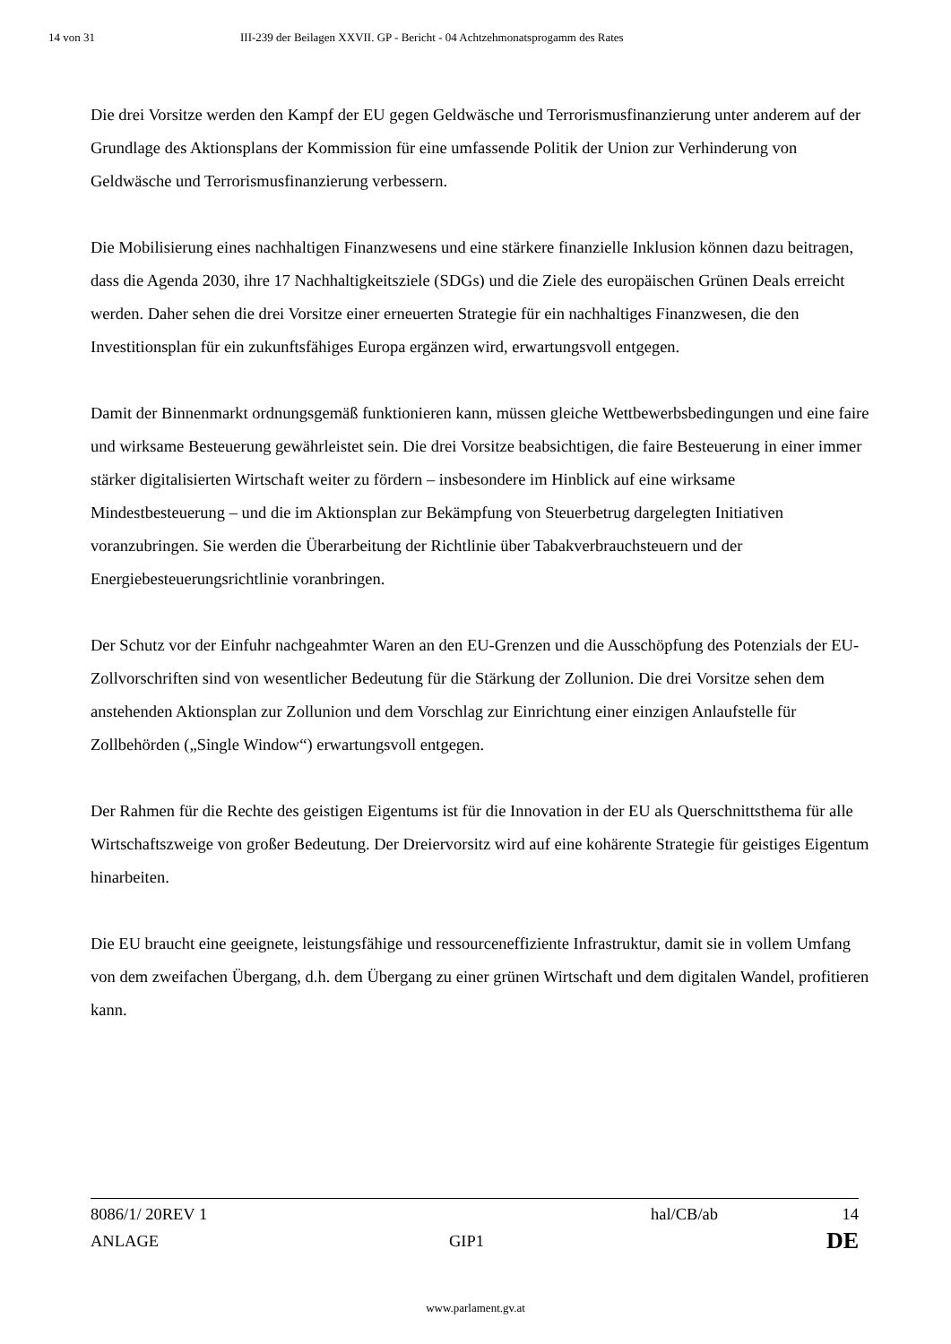14 von 31 III-239 der Beilagen XXVII. GP - Bericht - 04 Achtzehmonatsprogamm des Rates
Die drei Vorsitze werden den Kampf der EU gegen Geldwäsche und Terrorismusfinanzierung unter anderem auf der Grundlage des Aktionsplans der Kommission für eine umfassende Politik der Union zur Verhinderung von Geldwäsche und Terrorismusfinanzierung verbessern.
Die Mobilisierung eines nachhaltigen Finanzwesens und eine stärkere finanzielle Inklusion können dazu beitragen, dass die Agenda 2030, ihre 17 Nachhaltigkeitsziele (SDGs) und die Ziele des europäischen Grünen Deals erreicht werden. Daher sehen die drei Vorsitze einer erneuerten Strategie für ein nachhaltiges Finanzwesen, die den Investitionsplan für ein zukunftsfähiges Europa ergänzen wird, erwartungsvoll entgegen.
Damit der Binnenmarkt ordnungsgemäß funktionieren kann, müssen gleiche Wettbewerbsbedingungen und eine faire und wirksame Besteuerung gewährleistet sein. Die drei Vorsitze beabsichtigen, die faire Besteuerung in einer immer stärker digitalisierten Wirtschaft weiter zu fördern – insbesondere im Hinblick auf eine wirksame Mindestbesteuerung – und die im Aktionsplan zur Bekämpfung von Steuerbetrug dargelegten Initiativen voranzubringen. Sie werden die Überarbeitung der Richtlinie über Tabakverbrauchsteuern und der Energiebesteuerungsrichtlinie voranbringen.
Der Schutz vor der Einfuhr nachgeahmter Waren an den EU-Grenzen und die Ausschöpfung des Potenzials der EU-Zollvorschriften sind von wesentlicher Bedeutung für die Stärkung der Zollunion. Die drei Vorsitze sehen dem anstehenden Aktionsplan zur Zollunion und dem Vorschlag zur Einrichtung einer einzigen Anlaufstelle für Zollbehörden („Single Window“) erwartungsvoll entgegen.
Der Rahmen für die Rechte des geistigen Eigentums ist für die Innovation in der EU als Querschnittsthema für alle Wirtschaftszweige von großer Bedeutung. Der Dreiervorsitz wird auf eine kohärente Strategie für geistiges Eigentum hinarbeiten.
Die EU braucht eine geeignete, leistungsfähige und ressourceneffiziente Infrastruktur, damit sie in vollem Umfang von dem zweifachen Übergang, d.h. dem Übergang zu einer grünen Wirtschaft und dem digitalen Wandel, profitieren kann.
8086/1/ 20REV 1 hal/CB/ab 14
ANLAGE GIP1 DE
www.parlament.gv.at